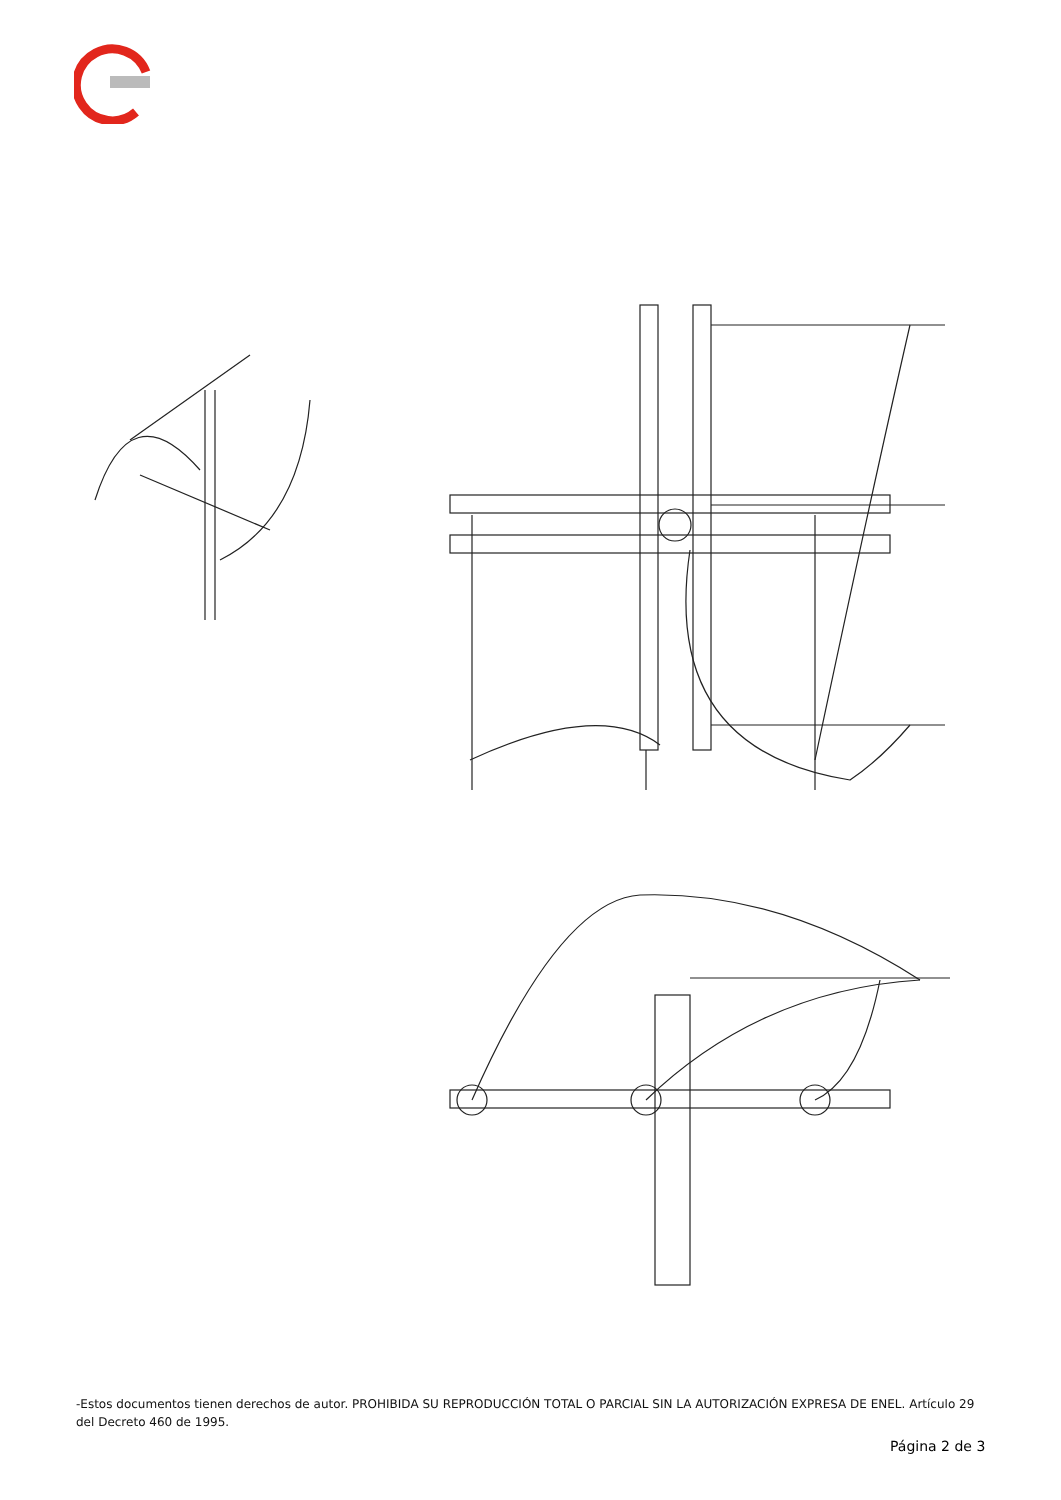-Estos documentos tienen derechos de autor. PROHIBIDA SU REPRODUCCIÓN TOTAL O PARCIAL SIN LA AUTORIZACIÓN EXPRESA DE ENEL. Artículo 29 del Decreto 460 de 1995.
Página 2 de 3